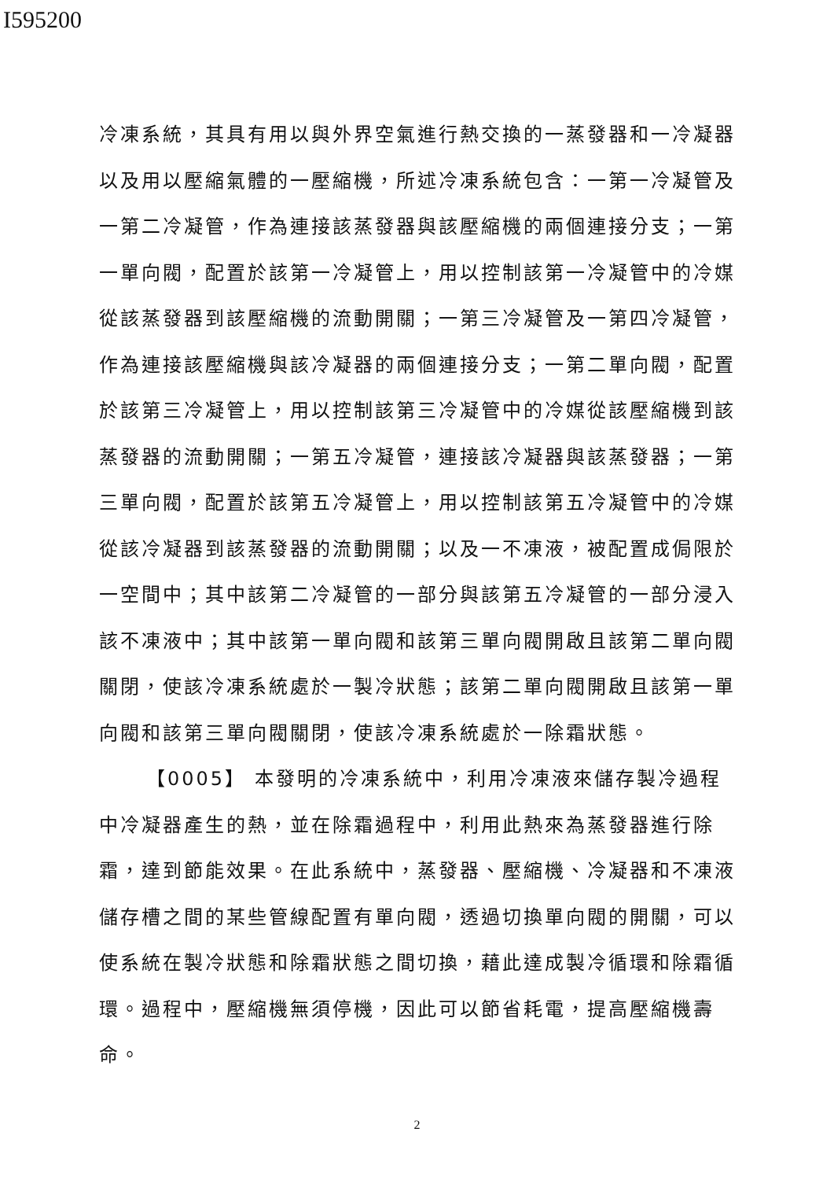I595200
冷凍系統，其具有用以與外界空氣進行熱交換的一蒸發器和一冷凝器以及用以壓縮氣體的一壓縮機，所述冷凍系統包含：一第一冷凝管及一第二冷凝管，作為連接該蒸發器與該壓縮機的兩個連接分支；一第一單向閥，配置於該第一冷凝管上，用以控制該第一冷凝管中的冷媒從該蒸發器到該壓縮機的流動開關；一第三冷凝管及一第四冷凝管，作為連接該壓縮機與該冷凝器的兩個連接分支；一第二單向閥，配置於該第三冷凝管上，用以控制該第三冷凝管中的冷媒從該壓縮機到該蒸發器的流動開關；一第五冷凝管，連接該冷凝器與該蒸發器；一第三單向閥，配置於該第五冷凝管上，用以控制該第五冷凝管中的冷媒從該冷凝器到該蒸發器的流動開關；以及一不凍液，被配置成侷限於一空間中；其中該第二冷凝管的一部分與該第五冷凝管的一部分浸入該不凍液中；其中該第一單向閥和該第三單向閥開啟且該第二單向閥關閉，使該冷凍系統處於一製冷狀態；該第二單向閥開啟且該第一單向閥和該第三單向閥關閉，使該冷凍系統處於一除霜狀態。
【0005】 本發明的冷凍系統中，利用冷凍液來儲存製冷過程中冷凝器產生的熱，並在除霜過程中，利用此熱來為蒸發器進行除霜，達到節能效果。在此系統中，蒸發器、壓縮機、冷凝器和不凍液儲存槽之間的某些管線配置有單向閥，透過切換單向閥的開關，可以使系統在製冷狀態和除霜狀態之間切換，藉此達成製冷循環和除霜循環。過程中，壓縮機無須停機，因此可以節省耗電，提高壓縮機壽命。
2